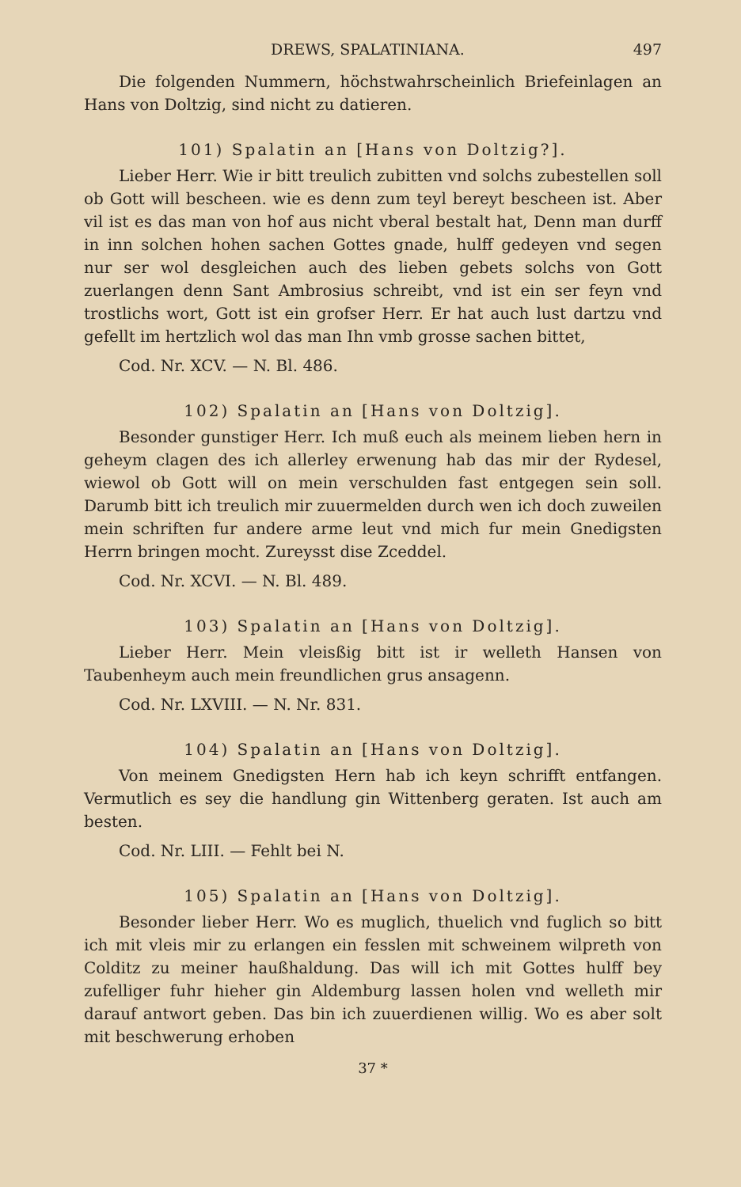DREWS, SPALATINIANA. 497
Die folgenden Nummern, höchstwahrscheinlich Briefeinlagen an Hans von Doltzig, sind nicht zu datieren.
101) Spalatin an [Hans von Doltzig?].
Lieber Herr. Wie ir bitt treulich zubitten vnd solchs zubestellen soll ob Gott will bescheen. wie es denn zum teyl bereyt bescheen ist. Aber vil ist es das man von hof aus nicht vberal bestalt hat, Denn man durff in inn solchen hohen sachen Gottes gnade, hulff gedeyen vnd segen nur ser wol desgleichen auch des lieben gebets solchs von Gott zuerlangen denn Sant Ambrosius schreibt, vnd ist ein ser feyn vnd trostlichs wort, Gott ist ein grofser Herr. Er hat auch lust dartzu vnd gefellt im hertzlich wol das man Ihn vmb grosse sachen bittet,
Cod. Nr. XCV. — N. Bl. 486.
102) Spalatin an [Hans von Doltzig].
Besonder gunstiger Herr. Ich muß euch als meinem lieben hern in geheym clagen des ich allerley erwenung hab das mir der Rydesel, wiewol ob Gott will on mein verschulden fast entgegen sein soll. Darumb bitt ich treulich mir zuuermelden durch wen ich doch zuweilen mein schriften fur andere arme leut vnd mich fur mein Gnedigsten Herrn bringen mocht. Zureysst dise Zceddel.
Cod. Nr. XCVI. — N. Bl. 489.
103) Spalatin an [Hans von Doltzig].
Lieber Herr. Mein vleisßig bitt ist ir welleth Hansen von Taubenheym auch mein freundlichen grus ansagenn.
Cod. Nr. LXVIII. — N. Nr. 831.
104) Spalatin an [Hans von Doltzig].
Von meinem Gnedigsten Hern hab ich keyn schrifft entfangen. Vermutlich es sey die handlung gin Wittenberg geraten. Ist auch am besten.
Cod. Nr. LIII. — Fehlt bei N.
105) Spalatin an [Hans von Doltzig].
Besonder lieber Herr. Wo es muglich, thuelich vnd fuglich so bitt ich mit vleis mir zu erlangen ein fesslen mit schweinem wilpreth von Colditz zu meiner haußhaldung. Das will ich mit Gottes hulff bey zufelliger fuhr hieher gin Aldemburg lassen holen vnd welleth mir darauf antwort geben. Das bin ich zuuerdienen willig. Wo es aber solt mit beschwerung erhoben
37 *